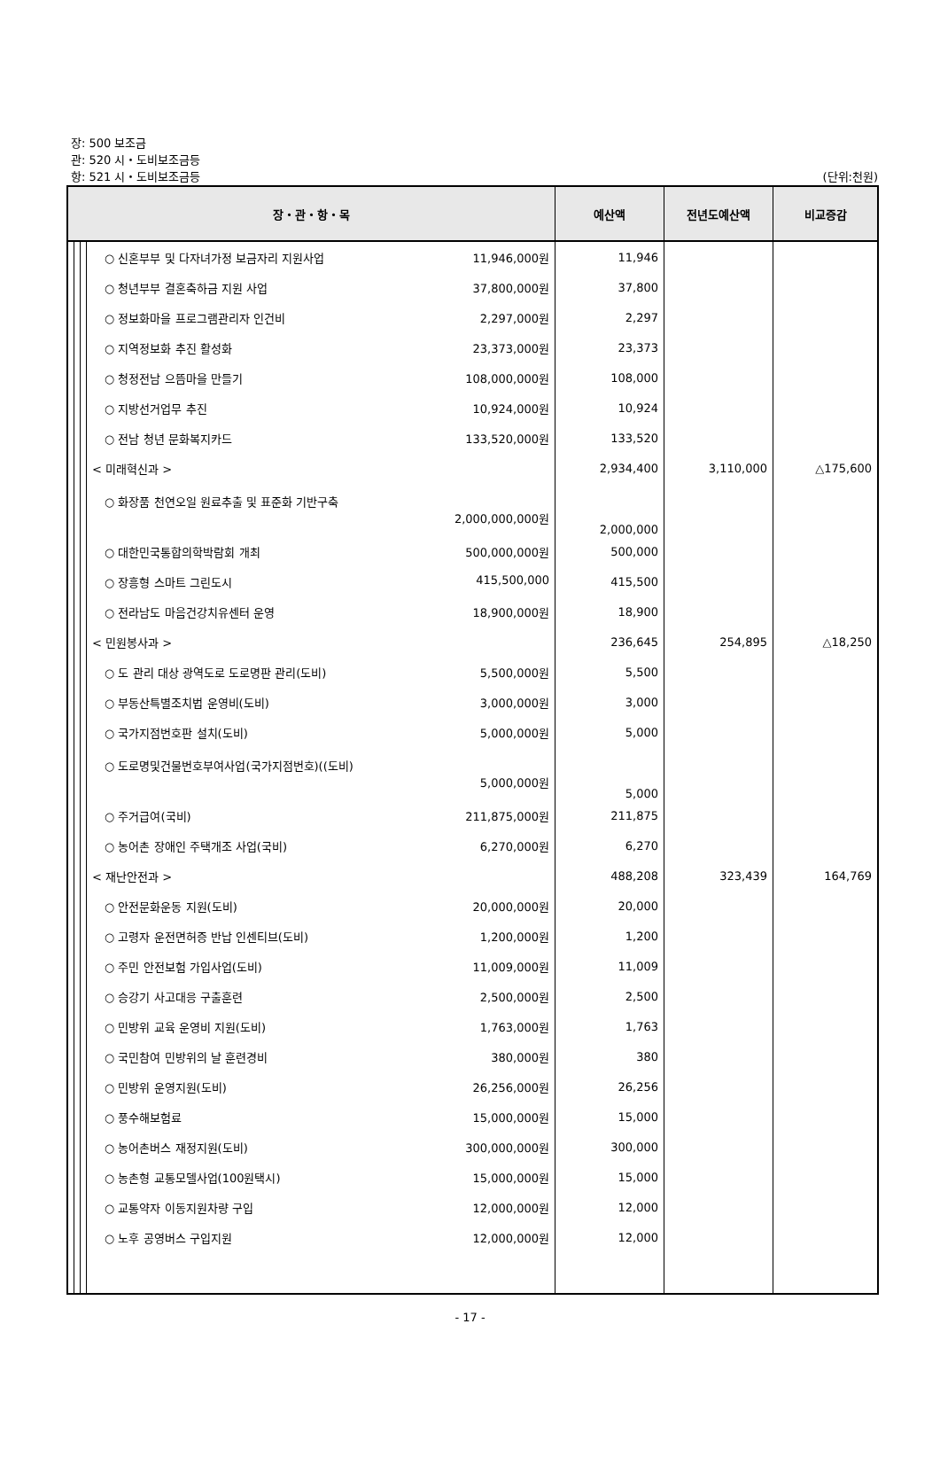장: 500 보조금
관: 520 시・도비보조금등
항: 521 시・도비보조금등
(단위:천원)
| 장・관・항・목 | | | | 예산액 | 전년도예산액 | 비교증감 |
| --- | --- | --- | --- | --- | --- | --- |
| | | | ○ 신혼부부 및 다자녀가정 보금자리 지원사업 11,946,000원 | 11,946 | | |
| | | | ○ 청년부부 결혼축하금 지원 사업 37,800,000원 | 37,800 | | |
| | | | ○ 정보화마을 프로그램관리자 인건비 2,297,000원 | 2,297 | | |
| | | | ○ 지역정보화 추진 활성화 23,373,000원 | 23,373 | | |
| | | | ○ 청정전남 으뜸마을 만들기 108,000,000원 | 108,000 | | |
| | | | ○ 지방선거업무 추진 10,924,000원 | 10,924 | | |
| | | | ○ 전남 청년 문화복지카드 133,520,000원 | 133,520 | | |
| | | | < 미래혁신과 > | 2,934,400 | 3,110,000 | △175,600 |
| | | | ○ 화장품 천연오일 원료추출 및 표준화 기반구축 2,000,000,000원 | 2,000,000 | | |
| | | | ○ 대한민국통합의학박람회 개최 500,000,000원 | 500,000 | | |
| | | | ○ 장흥형 스마트 그린도시 415,500,000 | 415,500 | | |
| | | | ○ 전라남도 마음건강치유센터 운영 18,900,000원 | 18,900 | | |
| | | | < 민원봉사과 > | 236,645 | 254,895 | △18,250 |
| | | | ○ 도 관리 대상 광역도로 도로명판 관리(도비) 5,500,000원 | 5,500 | | |
| | | | ○ 부동산특별조치법 운영비(도비) 3,000,000원 | 3,000 | | |
| | | | ○ 국가지점번호판 설치(도비) 5,000,000원 | 5,000 | | |
| | | | ○ 도로명및건물번호부여사업(국가지점번호)((도비) 5,000,000원 | 5,000 | | |
| | | | ○ 주거급여(국비) 211,875,000원 | 211,875 | | |
| | | | ○ 농어촌 장애인 주택개조 사업(국비) 6,270,000원 | 6,270 | | |
| | | | < 재난안전과 > | 488,208 | 323,439 | 164,769 |
| | | | ○ 안전문화운동 지원(도비) 20,000,000원 | 20,000 | | |
| | | | ○ 고령자 운전면허증 반납 인센티브(도비) 1,200,000원 | 1,200 | | |
| | | | ○ 주민 안전보험 가입사업(도비) 11,009,000원 | 11,009 | | |
| | | | ○ 승강기 사고대응 구출훈련 2,500,000원 | 2,500 | | |
| | | | ○ 민방위 교육 운영비 지원(도비) 1,763,000원 | 1,763 | | |
| | | | ○ 국민참여 민방위의 날 훈련경비 380,000원 | 380 | | |
| | | | ○ 민방위 운영지원(도비) 26,256,000원 | 26,256 | | |
| | | | ○ 풍수해보험료 15,000,000원 | 15,000 | | |
| | | | ○ 농어촌버스 재정지원(도비) 300,000,000원 | 300,000 | | |
| | | | ○ 농촌형 교통모델사업(100원택시) 15,000,000원 | 15,000 | | |
| | | | ○ 교통약자 이동지원차량 구입 12,000,000원 | 12,000 | | |
| | | | ○ 노후 공영버스 구입지원 12,000,000원 | 12,000 | | |
- 17 -